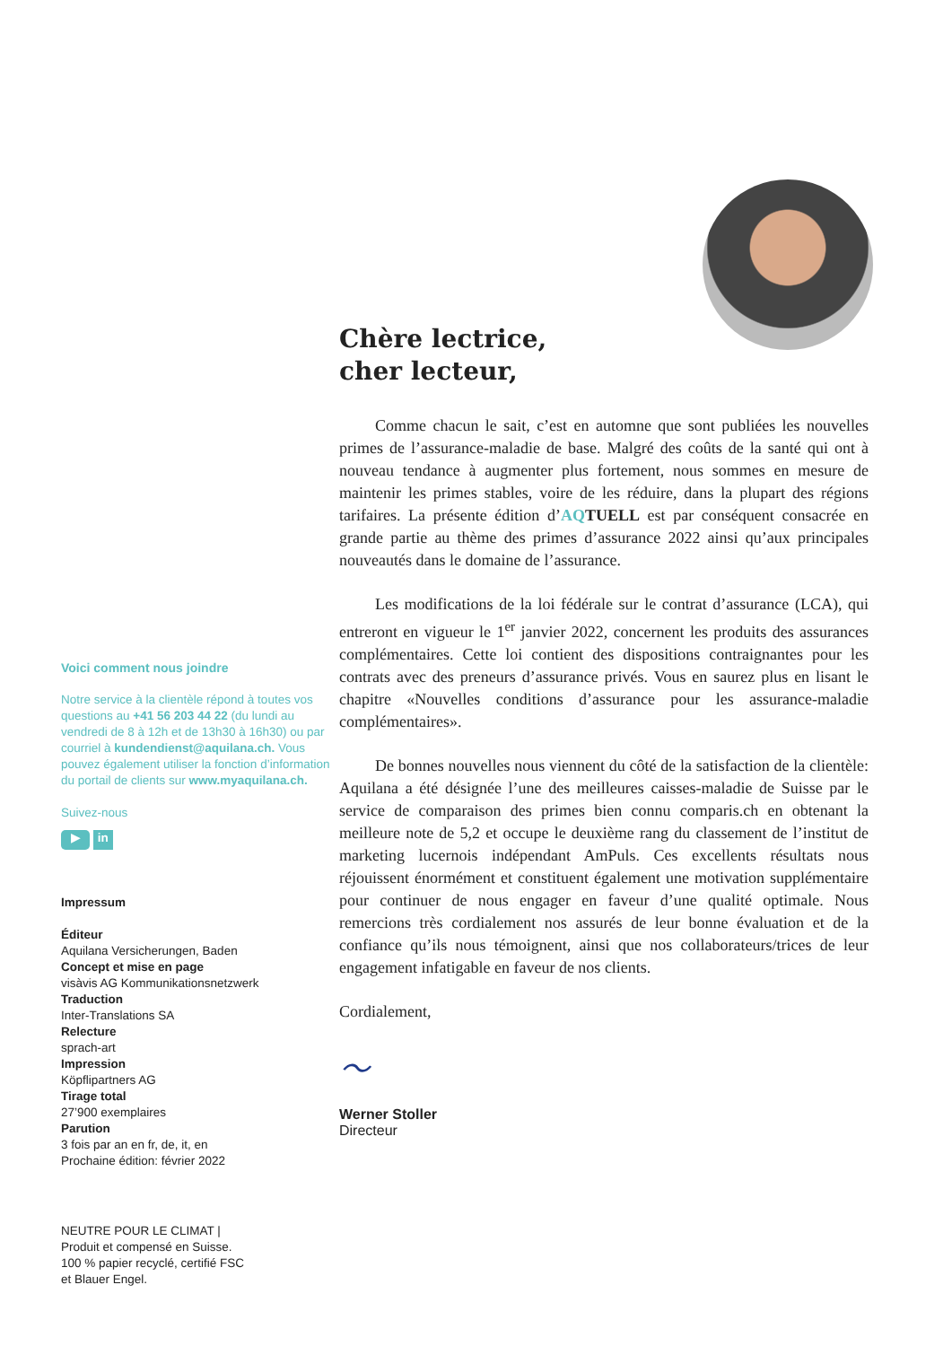Voici comment nous joindre
Notre service à la clientèle répond à toutes vos questions au +41 56 203 44 22 (du lundi au vendredi de 8 à 12h et de 13h30 à 16h30) ou par courriel à kundendienst@aquilana.ch. Vous pouvez également utiliser la fonction d’information du portail de clients sur www.myaquilana.ch.
Suivez-nous
▶ in
Impressum
Éditeur
Aquilana Versicherungen, Baden
Concept et mise en page
visàvis AG Kommunikationsnetzwerk
Traduction
Inter-Translations SA
Relecture
sprach-art
Impression
Köpflipartners AG
Tirage total
27’900 exemplaires
Parution
3 fois par an en fr, de, it, en
Prochaine édition: février 2022
NEUTRE POUR LE CLIMAT |
Produit et compensé en Suisse.
100 % papier recyclé, certifié FSC
et Blauer Engel.
Chère lectrice,
cher lecteur,
Comme chacun le sait, c’est en automne que sont publiées les nouvelles primes de l’assurance-maladie de base. Malgré des coûts de la santé qui ont à nouveau tendance à augmenter plus fortement, nous sommes en mesure de maintenir les primes stables, voire de les réduire, dans la plupart des régions tarifaires. La présente édition d’AQTUELL est par conséquent consacrée en grande partie au thème des primes d’assurance 2022 ainsi qu’aux principales nouveautés dans le domaine de l’assurance.
Les modifications de la loi fédérale sur le contrat d’assurance (LCA), qui entreront en vigueur le 1<sup>er</sup> janvier 2022, concernent les produits des assurances complémentaires. Cette loi contient des dispositions contraignantes pour les contrats avec des preneurs d’assurance privés. Vous en saurez plus en lisant le chapitre «Nouvelles conditions d’assurance pour les assurance-maladie complémentaires».
De bonnes nouvelles nous viennent du côté de la satisfaction de la clientèle: Aquilana a été désignée l’une des meilleures caisses-maladie de Suisse par le service de comparaison des primes bien connu comparis.ch en obtenant la meilleure note de 5,2 et occupe le deuxième rang du classement de l’institut de marketing lucernois indépendant AmPuls. Ces excellents résultats nous réjouissent énormément et constituent également une motivation supplémentaire pour continuer de nous engager en faveur d’une qualité optimale. Nous remercions très cordialement nos assurés de leur bonne évaluation et de la confiance qu’ils nous témoignent, ainsi que nos collaborateurs/trices de leur engagement infatigable en faveur de nos clients.
Cordialement,
〜
Werner Stoller
Directeur